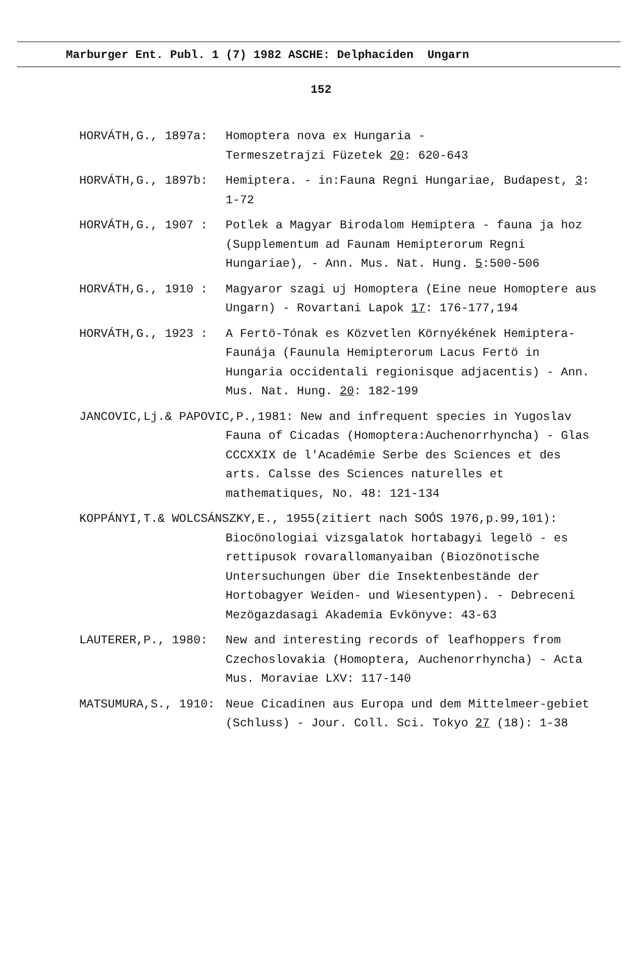Marburger Ent. Publ. 1 (7) 1982 ASCHE: Delphaciden Ungarn
152
HORVÁTH,G., 1897a: Homoptera nova ex Hungaria -
Termeszetrajzi Füzetek 20: 620-643
HORVÁTH,G., 1897b: Hemiptera. - in:Fauna Regni Hungariae, Budapest, 3: 1-72
HORVÁTH,G., 1907 : Potlek a Magyar Birodalom Hemiptera - fauna ja hoz (Supplementum ad Faunam Hemipterorum Regni Hungariae), - Ann. Mus. Nat. Hung. 5:500-506
HORVÁTH,G., 1910 : Magyaror szagi uj Homoptera (Eine neue Homoptere aus Ungarn) - Rovartani Lapok 17: 176-177,194
HORVÁTH,G., 1923 : A Fertö-Tónak es Közvetlen Környékének Hemiptera-Faunája (Faunula Hemipterorum Lacus Fertö in Hungaria occidentali regionisque adjacentis) - Ann. Mus. Nat. Hung. 20: 182-199
JANCOVIC,Lj.& PAPOVIC,P.,1981: New and infrequent species in Yugoslav
Fauna of Cicadas (Homoptera:Auchenorrhyncha) - Glas CCCXXIX de l'Académie Serbe des Sciences et des arts. Calsse des Sciences naturelles et mathematiques, No. 48: 121-134
KOPPÁNYI,T.& WOLCSÁNSZKY,E., 1955(zitiert nach SOÓS 1976,p.99,101):
Biocönologiai vizsgalatok hortabagyi legelö - es rettipusok rovarallomanyaiban (Biozönotische Untersuchungen über die Insektenbestände der Hortobagyer Weiden- und Wiesentypen). - Debreceni Mezögazdasagi Akademia Evkönyve: 43-63
LAUTERER,P., 1980: New and interesting records of leafhoppers from Czechoslovakia (Homoptera, Auchenorrhyncha) - Acta Mus. Moraviae LXV: 117-140
MATSUMURA,S., 1910: Neue Cicadinen aus Europa und dem Mittelmeer-gebiet (Schluss) - Jour. Coll. Sci. Tokyo 27 (18): 1-38